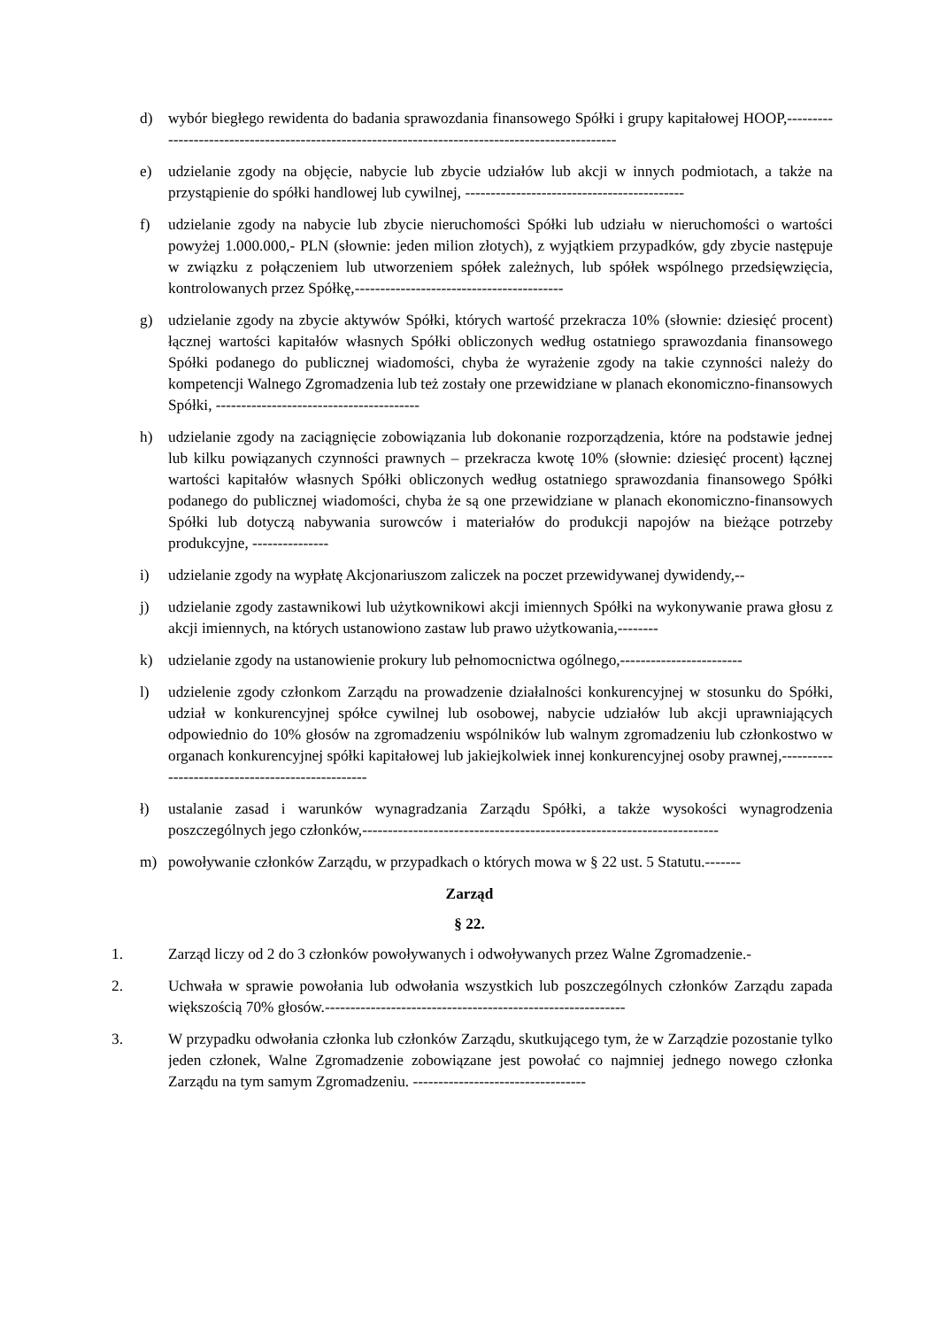d) wybór biegłego rewidenta do badania sprawozdania finansowego Spółki i grupy kapitałowej HOOP,-------------------------------------------------------------------------------------------------
e) udzielanie zgody na objęcie, nabycie lub zbycie udziałów lub akcji w innych podmiotach, a także na przystąpienie do spółki handlowej lub cywilnej, -------------------------------------------
f) udzielanie zgody na nabycie lub zbycie nieruchomości Spółki lub udziału w nieruchomości o wartości powyżej 1.000.000,- PLN (słownie: jeden milion złotych), z wyjątkiem przypadków, gdy zbycie następuje w związku z połączeniem lub utworzeniem spółek zależnych, lub spółek wspólnego przedsięwzięcia, kontrolowanych przez Spółkę,-----------------------------------------
g) udzielanie zgody na zbycie aktywów Spółki, których wartość przekracza 10% (słownie: dziesięć procent) łącznej wartości kapitałów własnych Spółki obliczonych według ostatniego sprawozdania finansowego Spółki podanego do publicznej wiadomości, chyba że wyrażenie zgody na takie czynności należy do kompetencji Walnego Zgromadzenia lub też zostały one przewidziane w planach ekonomiczno-finansowych Spółki, ----------------------------------------
h) udzielanie zgody na zaciągnięcie zobowiązania lub dokonanie rozporządzenia, które na podstawie jednej lub kilku powiązanych czynności prawnych – przekracza kwotę 10% (słownie: dziesięć procent) łącznej wartości kapitałów własnych Spółki obliczonych według ostatniego sprawozdania finansowego Spółki podanego do publicznej wiadomości, chyba że są one przewidziane w planach ekonomiczno-finansowych Spółki lub dotyczą nabywania surowców i materiałów do produkcji napojów na bieżące potrzeby produkcyjne, ---------------
i) udzielanie zgody na wypłatę Akcjonariuszom zaliczek na poczet przewidywanej dywidendy,--
j) udzielanie zgody zastawnikowi lub użytkownikowi akcji imiennych Spółki na wykonywanie prawa głosu z akcji imiennych, na których ustanowiono zastaw lub prawo użytkowania,--------
k) udzielanie zgody na ustanowienie prokury lub pełnomocnictwa ogólnego,------------------------
l) udzielenie zgody członkom Zarządu na prowadzenie działalności konkurencyjnej w stosunku do Spółki, udział w konkurencyjnej spółce cywilnej lub osobowej, nabycie udziałów lub akcji uprawniających odpowiednio do 10% głosów na zgromadzeniu wspólników lub walnym zgromadzeniu lub członkostwo w organach konkurencyjnej spółki kapitałowej lub jakiejkolwiek innej konkurencyjnej osoby prawnej,-------------------------------------------------
ł) ustalanie zasad i warunków wynagradzania Zarządu Spółki, a także wysokości wynagrodzenia poszczególnych jego członków,----------------------------------------------------------------------
m) powoływanie członków Zarządu, w przypadkach o których mowa w § 22 ust. 5 Statutu.-------
Zarząd
§ 22.
1. Zarząd liczy od 2 do 3 członków powoływanych i odwoływanych przez Walne Zgromadzenie.-
2. Uchwała w sprawie powołania lub odwołania wszystkich lub poszczególnych członków Zarządu zapada większością 70% głosów.-----------------------------------------------------------
3. W przypadku odwołania członka lub członków Zarządu, skutkującego tym, że w Zarządzie pozostanie tylko jeden członek, Walne Zgromadzenie zobowiązane jest powołać co najmniej jednego nowego członka Zarządu na tym samym Zgromadzeniu. ----------------------------------